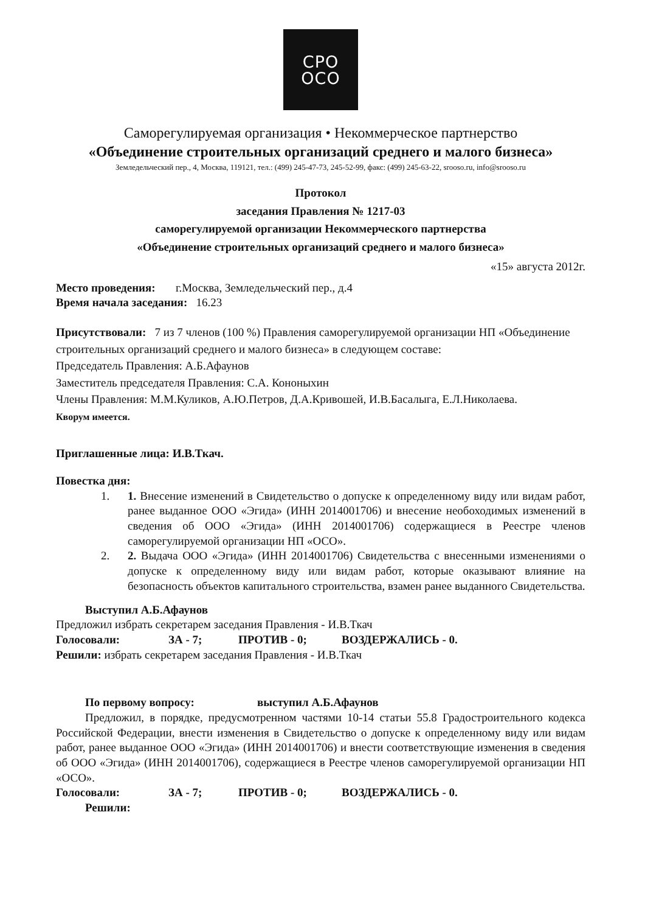СРО
ОСО
Саморегулируемая организация • Некоммерческое партнерство
«Объединение строительных организаций среднего и малого бизнеса»
Земледельческий пер., 4, Москва, 119121, тел.: (499) 245-47-73, 245-52-99, факс: (499) 245-63-22, srooso.ru, info@srooso.ru
Протокол
заседания Правления № 1217-03
саморегулируемой организации Некоммерческого партнерства
«Объединение строительных организаций среднего и малого бизнеса»
«15» августа 2012г.
Место проведения: г.Москва, Земледельческий пер., д.4
Время начала заседания: 16.23
Присутствовали: 7 из 7 членов (100 %) Правления саморегулируемой организации НП «Объединение строительных организаций среднего и малого бизнеса» в следующем составе:
Председатель Правления: А.Б.Афаунов
Заместитель председателя Правления: С.А. Кононыхин
Члены Правления: М.М.Куликов, А.Ю.Петров, Д.А.Кривошей, И.В.Басалыга, Е.Л.Николаева.
Кворум имеется.
Приглашенные лица: И.В.Ткач.
Повестка дня:
1. 1. Внесение изменений в Свидетельство о допуске к определенному виду или видам работ, ранее выданное ООО «Эгида» (ИНН 2014001706) и внесение необоходимых изменений в сведения об ООО «Эгида» (ИНН 2014001706) содержащиеся в Реестре членов саморегулируемой организации НП «ОСО».
2. 2. Выдача ООО «Эгида» (ИНН 2014001706) Свидетельства с внесенными изменениями о допуске к определенному виду или видам работ, которые оказывают влияние на безопасность объектов капитального строительства, взамен ранее выданного Свидетельства.
Выступил А.Б.Афаунов
Предложил избрать секретарем заседания Правления - И.В.Ткач
Голосовали: ЗА - 7; ПРОТИВ - 0; ВОЗДЕРЖАЛИСЬ - 0.
Решили: избрать секретарем заседания Правления - И.В.Ткач
По первому вопросу: выступил А.Б.Афаунов
Предложил, в порядке, предусмотренном частями 10-14 статьи 55.8 Градостроительного кодекса Российской Федерации, внести изменения в Свидетельство о допуске к определенному виду или видам работ, ранее выданное ООО «Эгида» (ИНН 2014001706) и внести соответствующие изменения в сведения об ООО «Эгида» (ИНН 2014001706), содержащиеся в Реестре членов саморегулируемой организации НП «ОСО».
Голосовали: ЗА - 7; ПРОТИВ - 0; ВОЗДЕРЖАЛИСЬ - 0.
Решили: